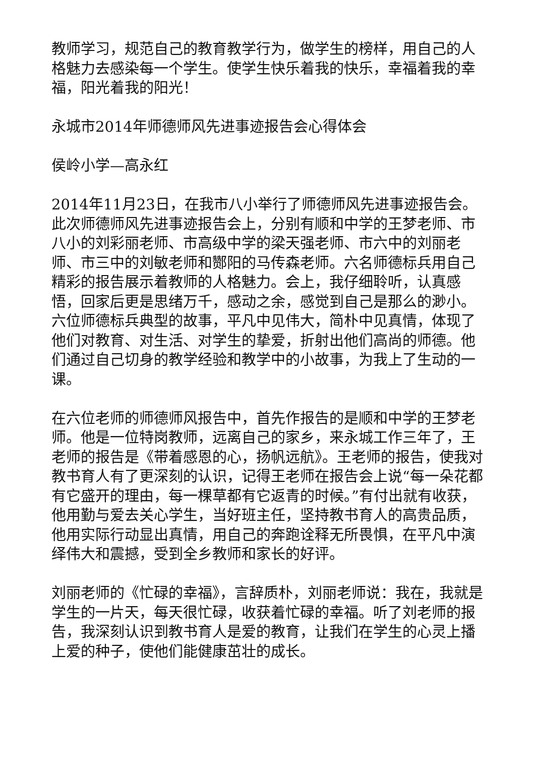教师学习，规范自己的教育教学行为，做学生的榜样，用自己的人格魅力去感染每一个学生。使学生快乐着我的快乐，幸福着我的幸福，阳光着我的阳光！
永城市2014年师德师风先进事迹报告会心得体会
侯岭小学—高永红
2014年11月23日，在我市八小举行了师德师风先进事迹报告会。此次师德师风先进事迹报告会上，分别有顺和中学的王梦老师、市八小的刘彩丽老师、市高级中学的梁天强老师、市六中的刘丽老师、市三中的刘敏老师和酂阳的马传森老师。六名师德标兵用自己精彩的报告展示着教师的人格魅力。会上，我仔细聆听，认真感悟，回家后更是思绪万千，感动之余，感觉到自己是那么的渺小。六位师德标兵典型的故事，平凡中见伟大，简朴中见真情，体现了他们对教育、对生活、对学生的挚爱，折射出他们高尚的师德。他们通过自己切身的教学经验和教学中的小故事，为我上了生动的一课。
在六位老师的师德师风报告中，首先作报告的是顺和中学的王梦老师。他是一位特岗教师，远离自己的家乡，来永城工作三年了，王老师的报告是《带着感恩的心，扬帆远航》。王老师的报告，使我对教书育人有了更深刻的认识，记得王老师在报告会上说“每一朵花都有它盛开的理由，每一棵草都有它返青的时候。”有付出就有收获，他用勤与爱去关心学生，当好班主任，坚持教书育人的高贵品质，他用实际行动显出真情，用自己的奔跑诠释无所畏惧，在平凡中演绎伟大和震撼，受到全乡教师和家长的好评。
刘丽老师的《忙碌的幸福》，言辞质朴，刘丽老师说：我在，我就是学生的一片天，每天很忙碌，收获着忙碌的幸福。听了刘老师的报告，我深刻认识到教书育人是爱的教育，让我们在学生的心灵上播上爱的种子，使他们能健康茁壮的成长。